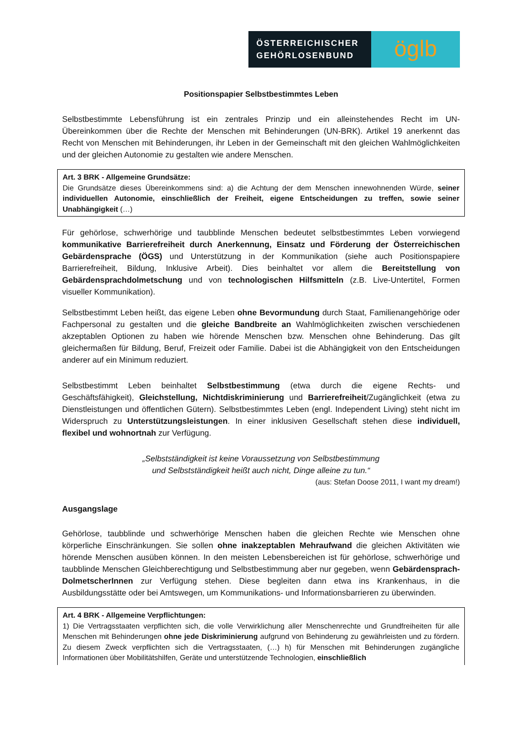ÖSTERREICHISCHER
GEHÖRLOSENBUND
öglb
Positionspapier Selbstbestimmtes Leben
Selbstbestimmte Lebensführung ist ein zentrales Prinzip und ein alleinstehendes Recht im UN-Übereinkommen über die Rechte der Menschen mit Behinderungen (UN-BRK). Artikel 19 anerkennt das Recht von Menschen mit Behinderungen, ihr Leben in der Gemeinschaft mit den gleichen Wahlmöglichkeiten und der gleichen Autonomie zu gestalten wie andere Menschen.
Art. 3 BRK - Allgemeine Grundsätze:
Die Grundsätze dieses Übereinkommens sind: a) die Achtung der dem Menschen innewohnenden Würde, seiner individuellen Autonomie, einschließlich der Freiheit, eigene Entscheidungen zu treffen, sowie seiner Unabhängigkeit (…)
Für gehörlose, schwerhörige und taubblinde Menschen bedeutet selbstbestimmtes Leben vorwiegend kommunikative Barrierefreiheit durch Anerkennung, Einsatz und Förderung der Österreichischen Gebärdensprache (ÖGS) und Unterstützung in der Kommunikation (siehe auch Positionspapiere Barrierefreiheit, Bildung, Inklusive Arbeit). Dies beinhaltet vor allem die Bereitstellung von Gebärdensprachdolmetschung und von technologischen Hilfsmitteln (z.B. Live-Untertitel, Formen visueller Kommunikation).
Selbstbestimmt Leben heißt, das eigene Leben ohne Bevormundung durch Staat, Familienangehörige oder Fachpersonal zu gestalten und die gleiche Bandbreite an Wahlmöglichkeiten zwischen verschiedenen akzeptablen Optionen zu haben wie hörende Menschen bzw. Menschen ohne Behinderung. Das gilt gleichermaßen für Bildung, Beruf, Freizeit oder Familie. Dabei ist die Abhängigkeit von den Entscheidungen anderer auf ein Minimum reduziert.
Selbstbestimmt Leben beinhaltet Selbstbestimmung (etwa durch die eigene Rechts- und Geschäftsfähigkeit), Gleichstellung, Nichtdiskriminierung und Barrierefreiheit/Zugänglichkeit (etwa zu Dienstleistungen und öffentlichen Gütern). Selbstbestimmtes Leben (engl. Independent Living) steht nicht im Widerspruch zu Unterstützungsleistungen. In einer inklusiven Gesellschaft stehen diese individuell, flexibel und wohnortnah zur Verfügung.
„Selbstständigkeit ist keine Voraussetzung von Selbstbestimmung
und Selbstständigkeit heißt auch nicht, Dinge alleine zu tun.“
(aus: Stefan Doose 2011, I want my dream!)
Ausgangslage
Gehörlose, taubblinde und schwerhörige Menschen haben die gleichen Rechte wie Menschen ohne körperliche Einschränkungen. Sie sollen ohne inakzeptablen Mehraufwand die gleichen Aktivitäten wie hörende Menschen ausüben können. In den meisten Lebensbereichen ist für gehörlose, schwerhörige und taubblinde Menschen Gleichberechtigung und Selbstbestimmung aber nur gegeben, wenn Gebärdensprach-DolmetscherInnen zur Verfügung stehen. Diese begleiten dann etwa ins Krankenhaus, in die Ausbildungsstätte oder bei Amtswegen, um Kommunikations- und Informationsbarrieren zu überwinden.
Art. 4 BRK - Allgemeine Verpflichtungen:
1) Die Vertragsstaaten verpflichten sich, die volle Verwirklichung aller Menschenrechte und Grundfreiheiten für alle Menschen mit Behinderungen ohne jede Diskriminierung aufgrund von Behinderung zu gewährleisten und zu fördern. Zu diesem Zweck verpflichten sich die Vertragsstaaten, (…) h) für Menschen mit Behinderungen zugängliche Informationen über Mobilitätshilfen, Geräte und unterstützende Technologien, einschließlich